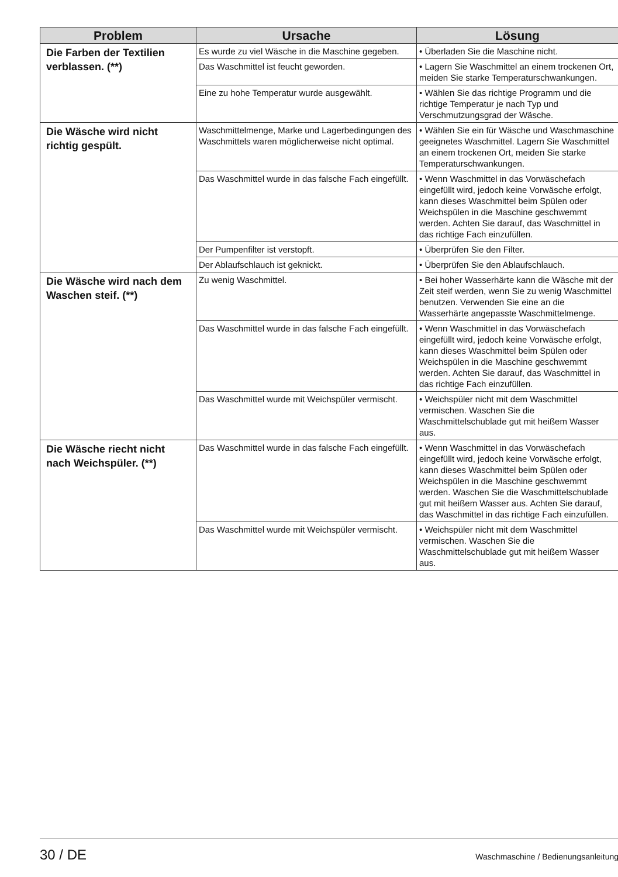| Problem | Ursache | Lösung |
| --- | --- | --- |
| Die Farben der Textilien verblassen. (**) | Es wurde zu viel Wäsche in die Maschine gegeben. | • Überladen Sie die Maschine nicht. |
| | Das Waschmittel ist feucht geworden. | • Lagern Sie Waschmittel an einem trockenen Ort, meiden Sie starke Temperaturschwankungen. |
| | Eine zu hohe Temperatur wurde ausgewählt. | • Wählen Sie das richtige Programm und die richtige Temperatur je nach Typ und Verschmutzungsgrad der Wäsche. |
| Die Wäsche wird nicht richtig gespült. | Waschmittelmenge, Marke und Lagerbedingungen des Waschmittels waren möglicherweise nicht optimal. | • Wählen Sie ein für Wäsche und Waschmaschine geeignetes Waschmittel. Lagern Sie Waschmittel an einem trockenen Ort, meiden Sie starke Temperaturschwankungen. |
| | Das Waschmittel wurde in das falsche Fach eingefüllt. | • Wenn Waschmittel in das Vorwäschefach eingefüllt wird, jedoch keine Vorwäsche erfolgt, kann dieses Waschmittel beim Spülen oder Weichspülen in die Maschine geschwemmt werden. Achten Sie darauf, das Waschmittel in das richtige Fach einzufüllen. |
| | Der Pumpenfilter ist verstopft. | • Überprüfen Sie den Filter. |
| | Der Ablaufschlauch ist geknickt. | • Überprüfen Sie den Ablaufschlauch. |
| Die Wäsche wird nach dem Waschen steif. (**) | Zu wenig Waschmittel. | • Bei hoher Wasserhärte kann die Wäsche mit der Zeit steif werden, wenn Sie zu wenig Waschmittel benutzen. Verwenden Sie eine an die Wasserhärte angepasste Waschmittelmenge. |
| | Das Waschmittel wurde in das falsche Fach eingefüllt. | • Wenn Waschmittel in das Vorwäschefach eingefüllt wird, jedoch keine Vorwäsche erfolgt, kann dieses Waschmittel beim Spülen oder Weichspülen in die Maschine geschwemmt werden. Achten Sie darauf, das Waschmittel in das richtige Fach einzufüllen. |
| | Das Waschmittel wurde mit Weichspüler vermischt. | • Weichspüler nicht mit dem Waschmittel vermischen. Waschen Sie die Waschmittelschublade gut mit heißem Wasser aus. |
| Die Wäsche riecht nicht nach Weichspüler. (**) | Das Waschmittel wurde in das falsche Fach eingefüllt. | • Wenn Waschmittel in das Vorwäschefach eingefüllt wird, jedoch keine Vorwäsche erfolgt, kann dieses Waschmittel beim Spülen oder Weichspülen in die Maschine geschwemmt werden. Waschen Sie die Waschmittelschublade gut mit heißem Wasser aus. Achten Sie darauf, das Waschmittel in das richtige Fach einzufüllen. |
| | Das Waschmittel wurde mit Weichspüler vermischt. | • Weichspüler nicht mit dem Waschmittel vermischen. Waschen Sie die Waschmittelschublade gut mit heißem Wasser aus. |
30 / DE Waschmaschine / Bedienungsanleitung